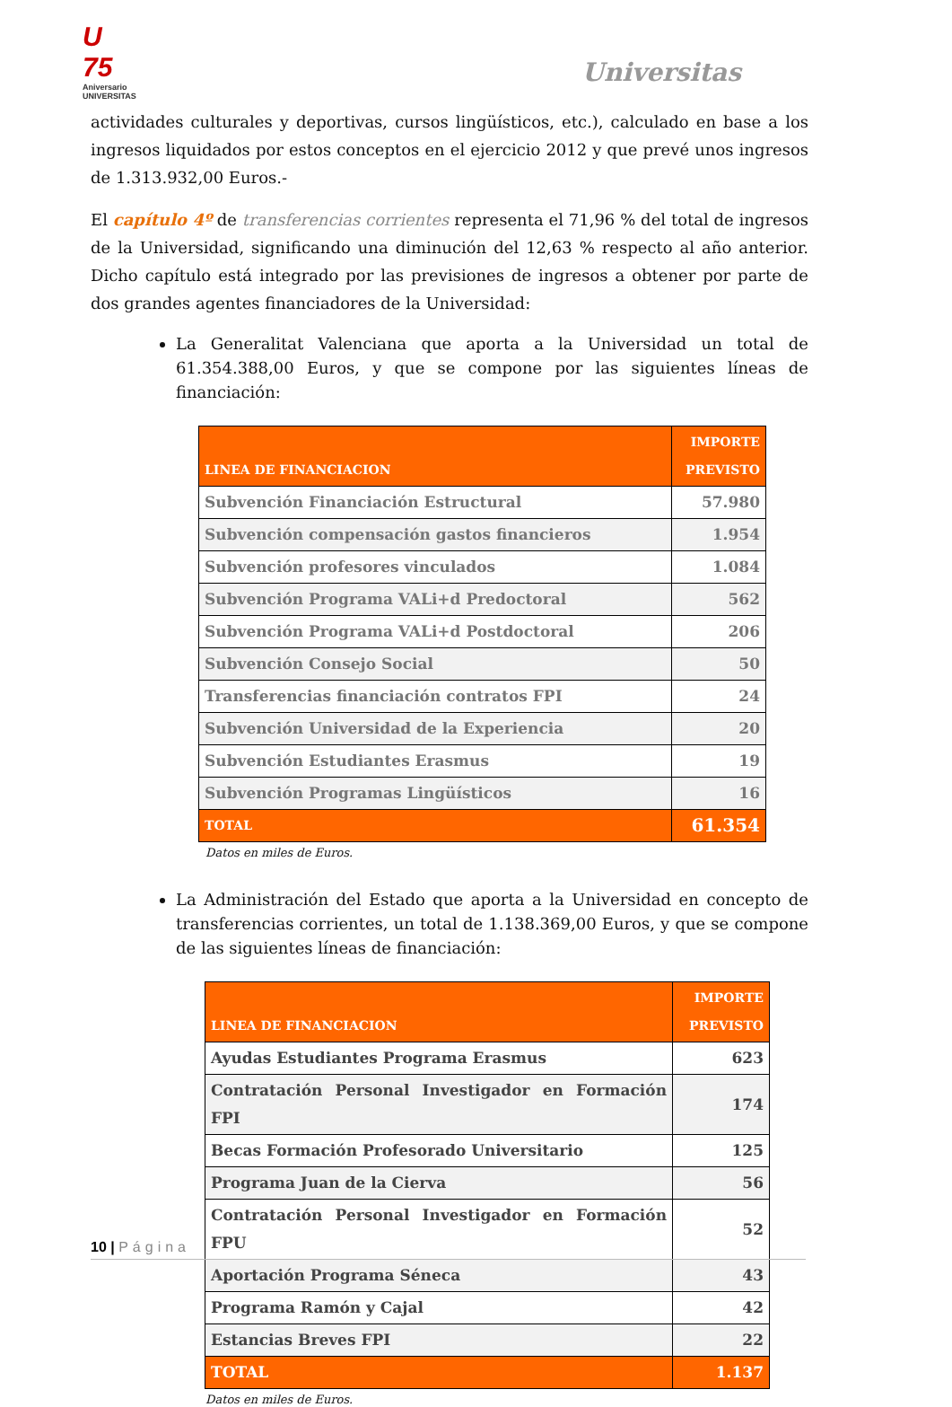U 75
Aniversario UNIVERSITAS
Universitas
actividades culturales y deportivas, cursos lingüísticos, etc.), calculado en base a los ingresos liquidados por estos conceptos en el ejercicio 2012 y que prevé unos ingresos de 1.313.932,00 Euros.-
El capítulo 4º de transferencias corrientes representa el 71,96 % del total de ingresos de la Universidad, significando una diminución del 12,63 % respecto al año anterior. Dicho capítulo está integrado por las previsiones de ingresos a obtener por parte de dos grandes agentes financiadores de la Universidad:
La Generalitat Valenciana que aporta a la Universidad un total de 61.354.388,00 Euros, y que se compone por las siguientes líneas de financiación:
| LINEA DE FINANCIACION | IMPORTE PREVISTO |
| --- | --- |
| Subvención Financiación Estructural | 57.980 |
| Subvención compensación gastos financieros | 1.954 |
| Subvención profesores vinculados | 1.084 |
| Subvención Programa VALi+d Predoctoral | 562 |
| Subvención Programa VALi+d Postdoctoral | 206 |
| Subvención Consejo Social | 50 |
| Transferencias financiación contratos FPI | 24 |
| Subvención Universidad de la Experiencia | 20 |
| Subvención Estudiantes Erasmus | 19 |
| Subvención Programas Lingüísticos | 16 |
| TOTAL | 61.354 |
Datos en miles de Euros.
La Administración del Estado que aporta a la Universidad en concepto de transferencias corrientes, un total de 1.138.369,00 Euros, y que se compone de las siguientes líneas de financiación:
| LINEA DE FINANCIACION | IMPORTE PREVISTO |
| --- | --- |
| Ayudas Estudiantes Programa Erasmus | 623 |
| Contratación Personal Investigador en Formación FPI | 174 |
| Becas Formación Profesorado Universitario | 125 |
| Programa Juan de la Cierva | 56 |
| Contratación Personal Investigador en Formación FPU | 52 |
| Aportación Programa Séneca | 43 |
| Programa Ramón y Cajal | 42 |
| Estancias Breves FPI | 22 |
| TOTAL | 1.137 |
Datos en miles de Euros.
10 | Página